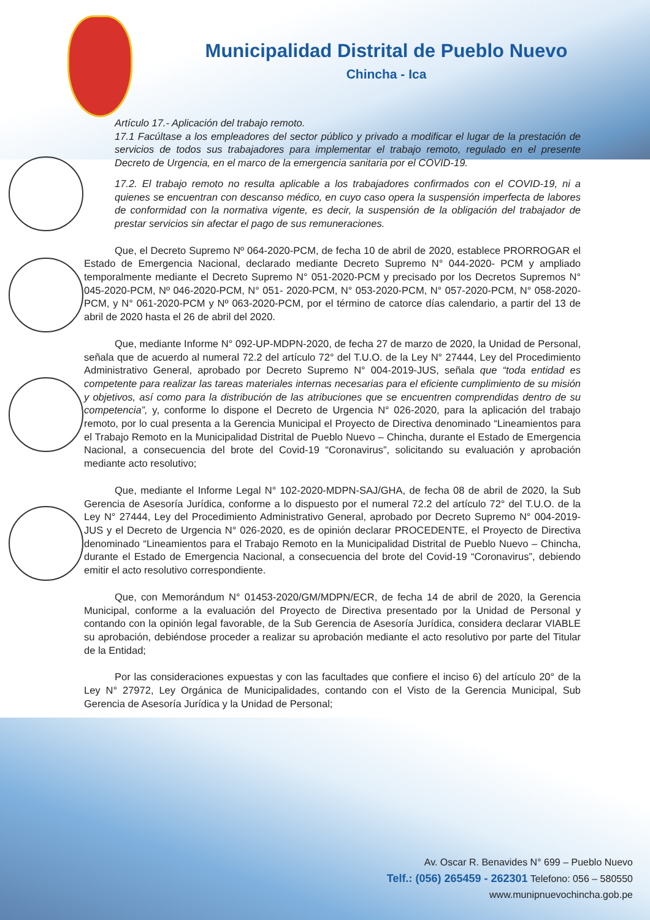Municipalidad Distrital de Pueblo Nuevo
Chincha - Ica
Artículo 17.- Aplicación del trabajo remoto.
17.1 Facúltase a los empleadores del sector público y privado a modificar el lugar de la prestación de servicios de todos sus trabajadores para implementar el trabajo remoto, regulado en el presente Decreto de Urgencia, en el marco de la emergencia sanitaria por el COVID-19.
17.2. El trabajo remoto no resulta aplicable a los trabajadores confirmados con el COVID-19, ni a quienes se encuentran con descanso médico, en cuyo caso opera la suspensión imperfecta de labores de conformidad con la normativa vigente, es decir, la suspensión de la obligación del trabajador de prestar servicios sin afectar el pago de sus remuneraciones.
Que, el Decreto Supremo Nº 064-2020-PCM, de fecha 10 de abril de 2020, establece PRORROGAR el Estado de Emergencia Nacional, declarado mediante Decreto Supremo N° 044-2020- PCM y ampliado temporalmente mediante el Decreto Supremo N° 051-2020-PCM y precisado por los Decretos Supremos N° 045-2020-PCM, Nº 046-2020-PCM, N° 051- 2020-PCM, N° 053-2020-PCM, N° 057-2020-PCM, N° 058-2020-PCM, y N° 061-2020-PCM y Nº 063-2020-PCM, por el término de catorce días calendario, a partir del 13 de abril de 2020 hasta el 26 de abril del 2020.
Que, mediante Informe N° 092-UP-MDPN-2020, de fecha 27 de marzo de 2020, la Unidad de Personal, señala que de acuerdo al numeral 72.2 del artículo 72° del T.U.O. de la Ley N° 27444, Ley del Procedimiento Administrativo General, aprobado por Decreto Supremo N° 004-2019-JUS, señala que “toda entidad es competente para realizar las tareas materiales internas necesarias para el eficiente cumplimiento de su misión y objetivos, así como para la distribución de las atribuciones que se encuentren comprendidas dentro de su competencia”, y, conforme lo dispone el Decreto de Urgencia N° 026-2020, para la aplicación del trabajo remoto, por lo cual presenta a la Gerencia Municipal el Proyecto de Directiva denominado “Lineamientos para el Trabajo Remoto en la Municipalidad Distrital de Pueblo Nuevo – Chincha, durante el Estado de Emergencia Nacional, a consecuencia del brote del Covid-19 “Coronavirus”, solicitando su evaluación y aprobación mediante acto resolutivo;
Que, mediante el Informe Legal N° 102-2020-MDPN-SAJ/GHA, de fecha 08 de abril de 2020, la Sub Gerencia de Asesoría Jurídica, conforme a lo dispuesto por el numeral 72.2 del artículo 72° del T.U.O. de la Ley N° 27444, Ley del Procedimiento Administrativo General, aprobado por Decreto Supremo N° 004-2019-JUS y el Decreto de Urgencia N° 026-2020, es de opinión declarar PROCEDENTE, el Proyecto de Directiva denominado “Lineamientos para el Trabajo Remoto en la Municipalidad Distrital de Pueblo Nuevo – Chincha, durante el Estado de Emergencia Nacional, a consecuencia del brote del Covid-19 “Coronavirus”, debiendo emitir el acto resolutivo correspondiente.
Que, con Memorándum N° 01453-2020/GM/MDPN/ECR, de fecha 14 de abril de 2020, la Gerencia Municipal, conforme a la evaluación del Proyecto de Directiva presentado por la Unidad de Personal y contando con la opinión legal favorable, de la Sub Gerencia de Asesoría Jurídica, considera declarar VIABLE su aprobación, debiéndose proceder a realizar su aprobación mediante el acto resolutivo por parte del Titular de la Entidad;
Por las consideraciones expuestas y con las facultades que confiere el inciso 6) del artículo 20° de la Ley N° 27972, Ley Orgánica de Municipalidades, contando con el Visto de la Gerencia Municipal, Sub Gerencia de Asesoría Jurídica y la Unidad de Personal;
Av. Oscar R. Benavides N° 699 – Pueblo Nuevo
Telf.: (056) 265459 - 262301 Telefono: 056 – 580550
www.munipnuevochincha.gob.pe